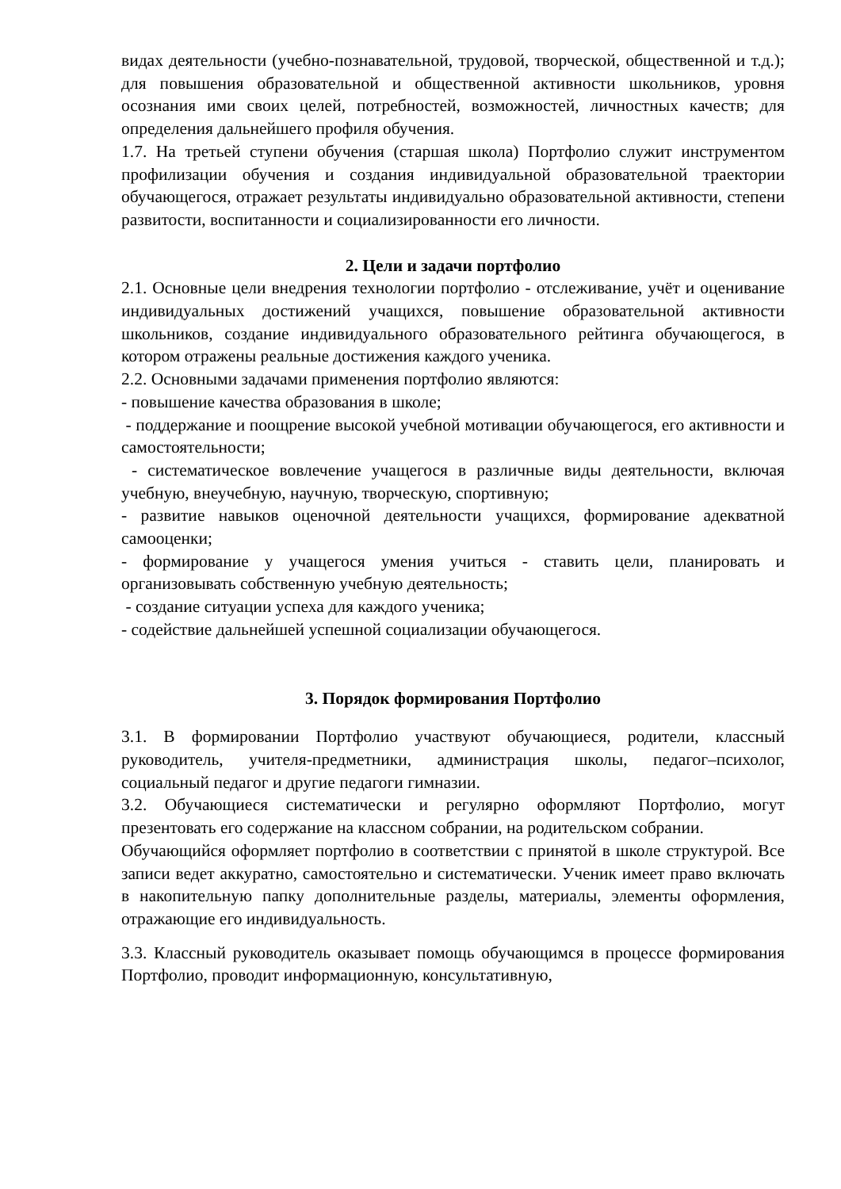видах деятельности (учебно-познавательной, трудовой, творческой, общественной и т.д.); для повышения образовательной и общественной активности школьников, уровня осознания ими своих целей, потребностей, возможностей, личностных качеств; для определения дальнейшего профиля обучения.
1.7. На третьей ступени обучения (старшая школа) Портфолио служит инструментом профилизации обучения и создания индивидуальной образовательной траектории обучающегося, отражает результаты индивидуально образовательной активности, степени развитости, воспитанности и социализированности его личности.
2. Цели и задачи портфолио
2.1. Основные цели внедрения технологии портфолио - отслеживание, учёт и оценивание индивидуальных достижений учащихся, повышение образовательной активности школьников, создание индивидуального образовательного рейтинга обучающегося, в котором отражены реальные достижения каждого ученика.
2.2. Основными задачами применения портфолио являются:
- повышение качества образования в школе;
- поддержание и поощрение высокой учебной мотивации обучающегося, его активности и самостоятельности;
- систематическое вовлечение учащегося в различные виды деятельности, включая учебную, внеучебную, научную, творческую, спортивную;
- развитие навыков оценочной деятельности учащихся, формирование адекватной самооценки;
- формирование у учащегося умения учиться - ставить цели, планировать и организовывать собственную учебную деятельность;
- создание ситуации успеха для каждого ученика;
- содействие дальнейшей успешной социализации обучающегося.
3. Порядок формирования Портфолио
3.1. В формировании Портфолио участвуют обучающиеся, родители, классный руководитель, учителя-предметники, администрация школы, педагог–психолог, социальный педагог и другие педагоги гимназии.
3.2. Обучающиеся систематически и регулярно оформляют Портфолио, могут презентовать его содержание на классном собрании, на родительском собрании.
Обучающийся оформляет портфолио в соответствии с принятой в школе структурой. Все записи ведет аккуратно, самостоятельно и систематически. Ученик имеет право включать в накопительную папку дополнительные разделы, материалы, элементы оформления, отражающие его индивидуальность.
3.3. Классный руководитель оказывает помощь обучающимся в процессе формирования Портфолио, проводит информационную, консультативную,